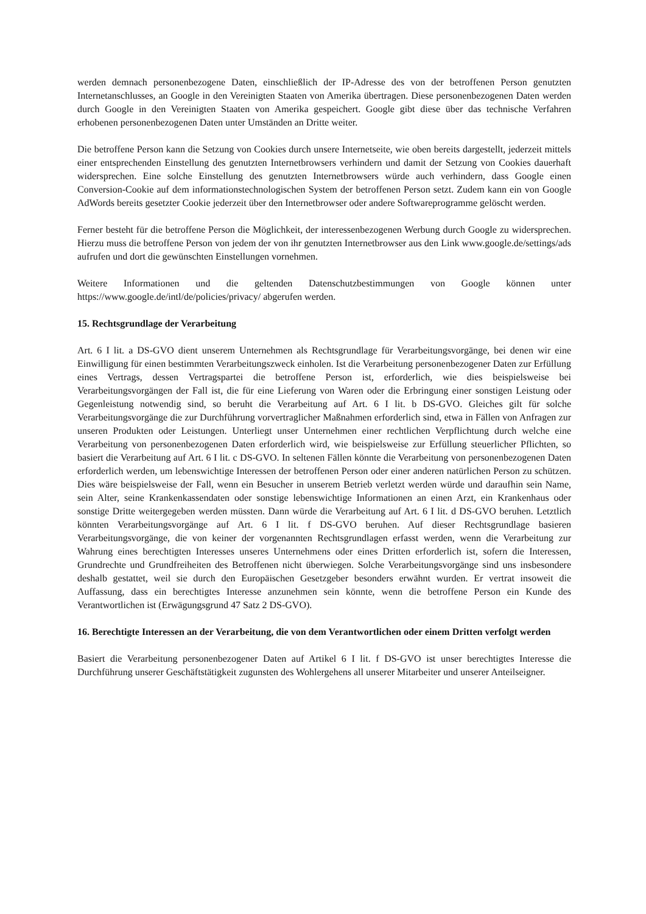werden demnach personenbezogene Daten, einschließlich der IP-Adresse des von der betroffenen Person genutzten Internetanschlusses, an Google in den Vereinigten Staaten von Amerika übertragen. Diese personenbezogenen Daten werden durch Google in den Vereinigten Staaten von Amerika gespeichert. Google gibt diese über das technische Verfahren erhobenen personenbezogenen Daten unter Umständen an Dritte weiter.
Die betroffene Person kann die Setzung von Cookies durch unsere Internetseite, wie oben bereits dargestellt, jederzeit mittels einer entsprechenden Einstellung des genutzten Internetbrowsers verhindern und damit der Setzung von Cookies dauerhaft widersprechen. Eine solche Einstellung des genutzten Internetbrowsers würde auch verhindern, dass Google einen Conversion-Cookie auf dem informationstechnologischen System der betroffenen Person setzt. Zudem kann ein von Google AdWords bereits gesetzter Cookie jederzeit über den Internetbrowser oder andere Softwareprogramme gelöscht werden.
Ferner besteht für die betroffene Person die Möglichkeit, der interessenbezogenen Werbung durch Google zu widersprechen. Hierzu muss die betroffene Person von jedem der von ihr genutzten Internetbrowser aus den Link www.google.de/settings/ads aufrufen und dort die gewünschten Einstellungen vornehmen.
Weitere Informationen und die geltenden Datenschutzbestimmungen von Google können unter https://www.google.de/intl/de/policies/privacy/ abgerufen werden.
15. Rechtsgrundlage der Verarbeitung
Art. 6 I lit. a DS-GVO dient unserem Unternehmen als Rechtsgrundlage für Verarbeitungsvorgänge, bei denen wir eine Einwilligung für einen bestimmten Verarbeitungszweck einholen. Ist die Verarbeitung personenbezogener Daten zur Erfüllung eines Vertrags, dessen Vertragspartei die betroffene Person ist, erforderlich, wie dies beispielsweise bei Verarbeitungsvorgängen der Fall ist, die für eine Lieferung von Waren oder die Erbringung einer sonstigen Leistung oder Gegenleistung notwendig sind, so beruht die Verarbeitung auf Art. 6 I lit. b DS-GVO. Gleiches gilt für solche Verarbeitungsvorgänge die zur Durchführung vorvertraglicher Maßnahmen erforderlich sind, etwa in Fällen von Anfragen zur unseren Produkten oder Leistungen. Unterliegt unser Unternehmen einer rechtlichen Verpflichtung durch welche eine Verarbeitung von personenbezogenen Daten erforderlich wird, wie beispielsweise zur Erfüllung steuerlicher Pflichten, so basiert die Verarbeitung auf Art. 6 I lit. c DS-GVO. In seltenen Fällen könnte die Verarbeitung von personenbezogenen Daten erforderlich werden, um lebenswichtige Interessen der betroffenen Person oder einer anderen natürlichen Person zu schützen. Dies wäre beispielsweise der Fall, wenn ein Besucher in unserem Betrieb verletzt werden würde und daraufhin sein Name, sein Alter, seine Krankenkassendaten oder sonstige lebenswichtige Informationen an einen Arzt, ein Krankenhaus oder sonstige Dritte weitergegeben werden müssten. Dann würde die Verarbeitung auf Art. 6 I lit. d DS-GVO beruhen. Letztlich könnten Verarbeitungsvorgänge auf Art. 6 I lit. f DS-GVO beruhen. Auf dieser Rechtsgrundlage basieren Verarbeitungsvorgänge, die von keiner der vorgenannten Rechtsgrundlagen erfasst werden, wenn die Verarbeitung zur Wahrung eines berechtigten Interesses unseres Unternehmens oder eines Dritten erforderlich ist, sofern die Interessen, Grundrechte und Grundfreiheiten des Betroffenen nicht überwiegen. Solche Verarbeitungsvorgänge sind uns insbesondere deshalb gestattet, weil sie durch den Europäischen Gesetzgeber besonders erwähnt wurden. Er vertrat insoweit die Auffassung, dass ein berechtigtes Interesse anzunehmen sein könnte, wenn die betroffene Person ein Kunde des Verantwortlichen ist (Erwägungsgrund 47 Satz 2 DS-GVO).
16. Berechtigte Interessen an der Verarbeitung, die von dem Verantwortlichen oder einem Dritten verfolgt werden
Basiert die Verarbeitung personenbezogener Daten auf Artikel 6 I lit. f DS-GVO ist unser berechtigtes Interesse die Durchführung unserer Geschäftstätigkeit zugunsten des Wohlergehens all unserer Mitarbeiter und unserer Anteilseigner.